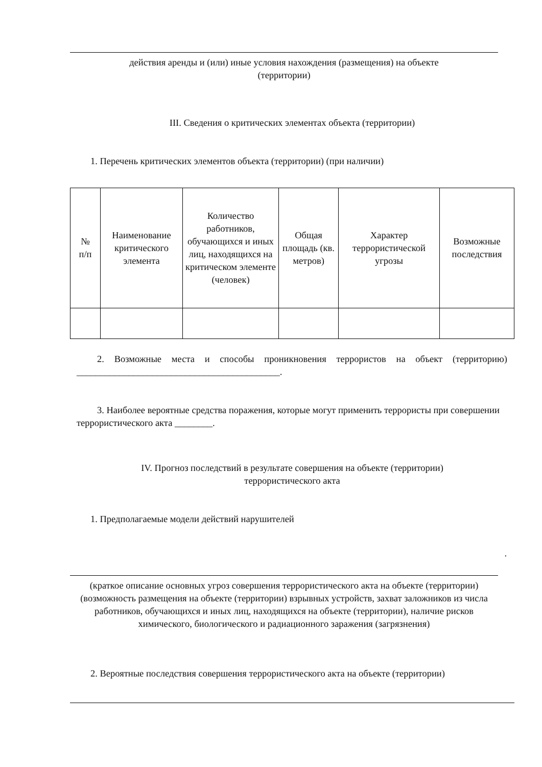действия аренды и (или) иные условия нахождения (размещения) на объекте
(территории)
III. Сведения о критических элементах объекта (территории)
1. Перечень критических элементов объекта (территории) (при наличии)
| № п/п | Наименование критического элемента | Количество работников, обучающихся и иных лиц, находящихся на критическом элементе (человек) | Общая площадь (кв. метров) | Характер террористической угрозы | Возможные последствия |
| --- | --- | --- | --- | --- | --- |
2. Возможные места и способы проникновения террористов на объект (территорию) ___________________________________________.
3. Наиболее вероятные средства поражения, которые могут применить террористы при совершении террористического акта ________.
IV. Прогноз последствий в результате совершения на объекте (территории)
террористического акта
1. Предполагаемые модели действий нарушителей
.
(краткое описание основных угроз совершения террористического акта на объекте (территории) (возможность размещения на объекте (территории) взрывных устройств, захват заложников из числа работников, обучающихся и иных лиц, находящихся на объекте (территории), наличие рисков химического, биологического и радиационного заражения (загрязнения)
2. Вероятные последствия совершения террористического акта на объекте (территории)